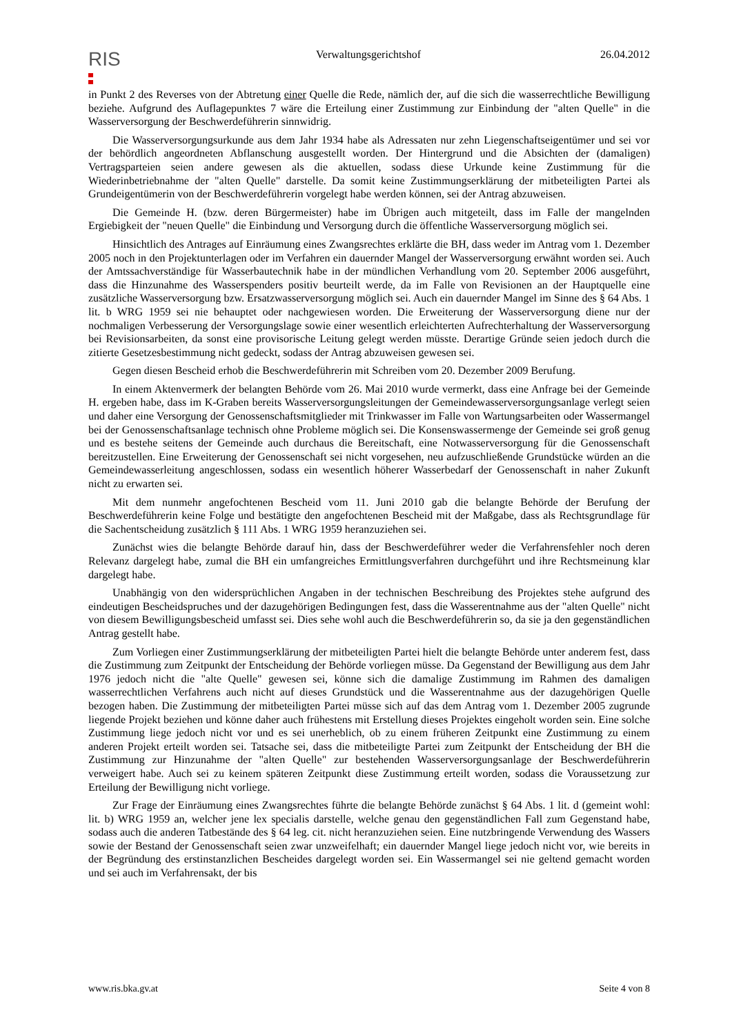RIS
Verwaltungsgerichtshof 26.04.2012
in Punkt 2 des Reverses von der Abtretung einer Quelle die Rede, nämlich der, auf die sich die wasserrechtliche Bewilligung beziehe. Aufgrund des Auflagepunktes 7 wäre die Erteilung einer Zustimmung zur Einbindung der "alten Quelle" in die Wasserversorgung der Beschwerdeführerin sinnwidrig.
Die Wasserversorgungsurkunde aus dem Jahr 1934 habe als Adressaten nur zehn Liegenschaftseigentümer und sei vor der behördlich angeordneten Abflanschung ausgestellt worden. Der Hintergrund und die Absichten der (damaligen) Vertragsparteien seien andere gewesen als die aktuellen, sodass diese Urkunde keine Zustimmung für die Wiederinbetriebnahme der "alten Quelle" darstelle. Da somit keine Zustimmungserklärung der mitbeteiligten Partei als Grundeigentümerin von der Beschwerdeführerin vorgelegt habe werden können, sei der Antrag abzuweisen.
Die Gemeinde H. (bzw. deren Bürgermeister) habe im Übrigen auch mitgeteilt, dass im Falle der mangelnden Ergiebigkeit der "neuen Quelle" die Einbindung und Versorgung durch die öffentliche Wasserversorgung möglich sei.
Hinsichtlich des Antrages auf Einräumung eines Zwangsrechtes erklärte die BH, dass weder im Antrag vom 1. Dezember 2005 noch in den Projektunterlagen oder im Verfahren ein dauernder Mangel der Wasserversorgung erwähnt worden sei. Auch der Amtssachverständige für Wasserbautechnik habe in der mündlichen Verhandlung vom 20. September 2006 ausgeführt, dass die Hinzunahme des Wasserspenders positiv beurteilt werde, da im Falle von Revisionen an der Hauptquelle eine zusätzliche Wasserversorgung bzw. Ersatzwasserversorgung möglich sei. Auch ein dauernder Mangel im Sinne des § 64 Abs. 1 lit. b WRG 1959 sei nie behauptet oder nachgewiesen worden. Die Erweiterung der Wasserversorgung diene nur der nochmaligen Verbesserung der Versorgungslage sowie einer wesentlich erleichterten Aufrechterhaltung der Wasserversorgung bei Revisionsarbeiten, da sonst eine provisorische Leitung gelegt werden müsste. Derartige Gründe seien jedoch durch die zitierte Gesetzesbestimmung nicht gedeckt, sodass der Antrag abzuweisen gewesen sei.
Gegen diesen Bescheid erhob die Beschwerdeführerin mit Schreiben vom 20. Dezember 2009 Berufung.
In einem Aktenvermerk der belangten Behörde vom 26. Mai 2010 wurde vermerkt, dass eine Anfrage bei der Gemeinde H. ergeben habe, dass im K-Graben bereits Wasserversorgungsleitungen der Gemeindewasserversorgungsanlage verlegt seien und daher eine Versorgung der Genossenschaftsmitglieder mit Trinkwasser im Falle von Wartungsarbeiten oder Wassermangel bei der Genossenschaftsanlage technisch ohne Probleme möglich sei. Die Konsenswassermenge der Gemeinde sei groß genug und es bestehe seitens der Gemeinde auch durchaus die Bereitschaft, eine Notwasserversorgung für die Genossenschaft bereitzustellen. Eine Erweiterung der Genossenschaft sei nicht vorgesehen, neu aufzuschließende Grundstücke würden an die Gemeindewasserleitung angeschlossen, sodass ein wesentlich höherer Wasserbedarf der Genossenschaft in naher Zukunft nicht zu erwarten sei.
Mit dem nunmehr angefochtenen Bescheid vom 11. Juni 2010 gab die belangte Behörde der Berufung der Beschwerdeführerin keine Folge und bestätigte den angefochtenen Bescheid mit der Maßgabe, dass als Rechtsgrundlage für die Sachentscheidung zusätzlich § 111 Abs. 1 WRG 1959 heranzuziehen sei.
Zunächst wies die belangte Behörde darauf hin, dass der Beschwerdeführer weder die Verfahrensfehler noch deren Relevanz dargelegt habe, zumal die BH ein umfangreiches Ermittlungsverfahren durchgeführt und ihre Rechtsmeinung klar dargelegt habe.
Unabhängig von den widersprüchlichen Angaben in der technischen Beschreibung des Projektes stehe aufgrund des eindeutigen Bescheidspruches und der dazugehörigen Bedingungen fest, dass die Wasserentnahme aus der "alten Quelle" nicht von diesem Bewilligungsbescheid umfasst sei. Dies sehe wohl auch die Beschwerdeführerin so, da sie ja den gegenständlichen Antrag gestellt habe.
Zum Vorliegen einer Zustimmungserklärung der mitbeteiligten Partei hielt die belangte Behörde unter anderem fest, dass die Zustimmung zum Zeitpunkt der Entscheidung der Behörde vorliegen müsse. Da Gegenstand der Bewilligung aus dem Jahr 1976 jedoch nicht die "alte Quelle" gewesen sei, könne sich die damalige Zustimmung im Rahmen des damaligen wasserrechtlichen Verfahrens auch nicht auf dieses Grundstück und die Wasserentnahme aus der dazugehörigen Quelle bezogen haben. Die Zustimmung der mitbeteiligten Partei müsse sich auf das dem Antrag vom 1. Dezember 2005 zugrunde liegende Projekt beziehen und könne daher auch frühestens mit Erstellung dieses Projektes eingeholt worden sein. Eine solche Zustimmung liege jedoch nicht vor und es sei unerheblich, ob zu einem früheren Zeitpunkt eine Zustimmung zu einem anderen Projekt erteilt worden sei. Tatsache sei, dass die mitbeteiligte Partei zum Zeitpunkt der Entscheidung der BH die Zustimmung zur Hinzunahme der "alten Quelle" zur bestehenden Wasserversorgungsanlage der Beschwerdeführerin verweigert habe. Auch sei zu keinem späteren Zeitpunkt diese Zustimmung erteilt worden, sodass die Voraussetzung zur Erteilung der Bewilligung nicht vorliege.
Zur Frage der Einräumung eines Zwangsrechtes führte die belangte Behörde zunächst § 64 Abs. 1 lit. d (gemeint wohl: lit. b) WRG 1959 an, welcher jene lex specialis darstelle, welche genau den gegenständlichen Fall zum Gegenstand habe, sodass auch die anderen Tatbestände des § 64 leg. cit. nicht heranzuziehen seien. Eine nutzbringende Verwendung des Wassers sowie der Bestand der Genossenschaft seien zwar unzweifelhaft; ein dauernder Mangel liege jedoch nicht vor, wie bereits in der Begründung des erstinstanzlichen Bescheides dargelegt worden sei. Ein Wassermangel sei nie geltend gemacht worden und sei auch im Verfahrensakt, der bis
www.ris.bka.gv.at Seite 4 von 8